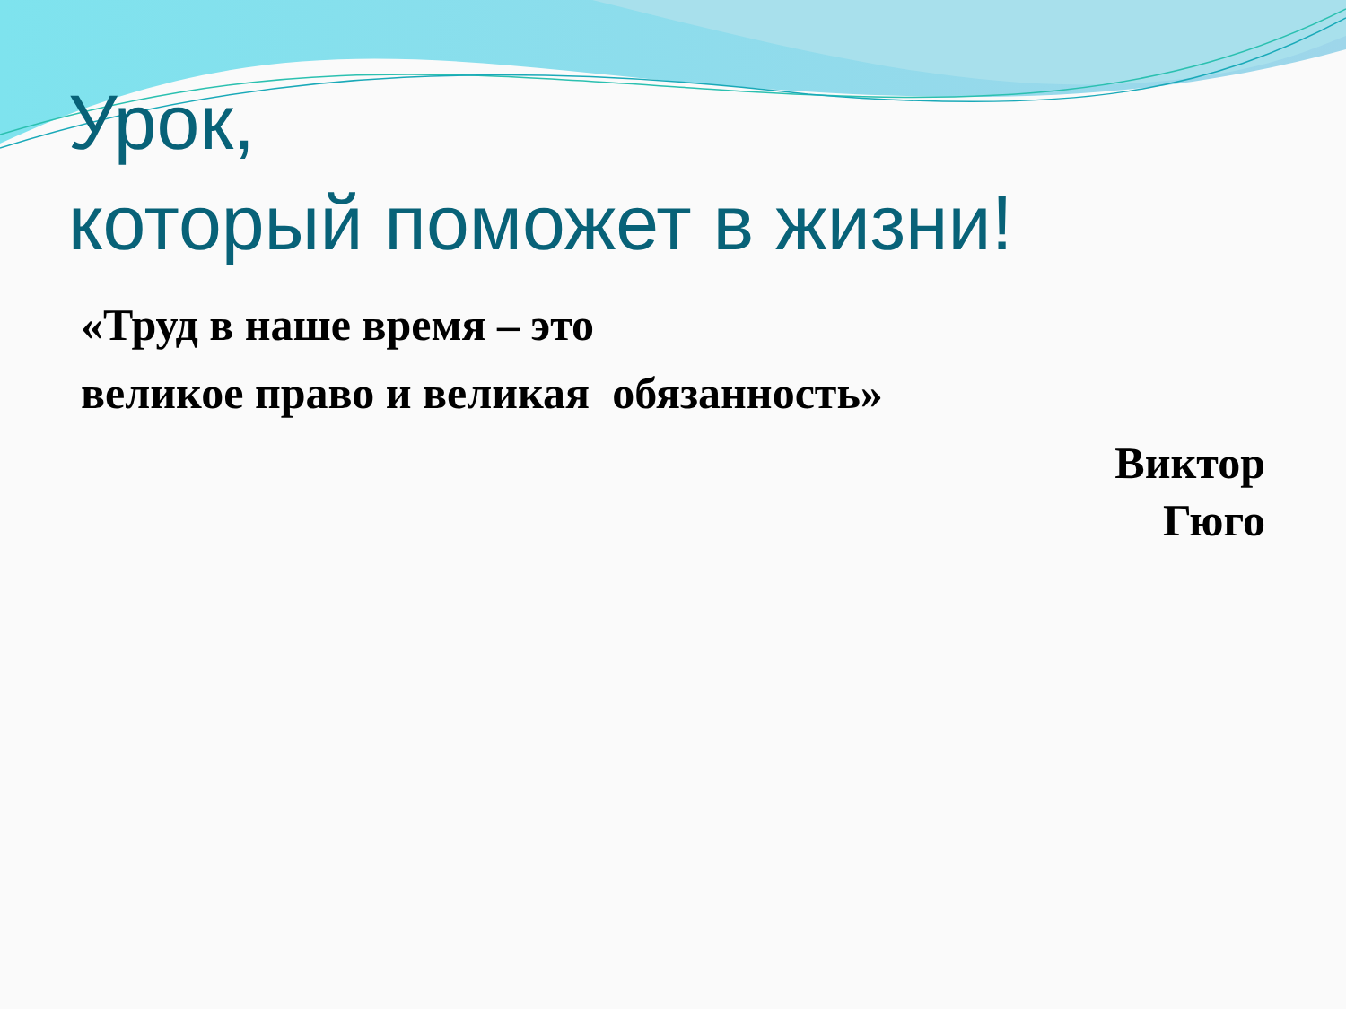Урок,
который поможет в жизни!
«Труд в наше время – это
великое право и великая обязанность»
Виктор
Гюго